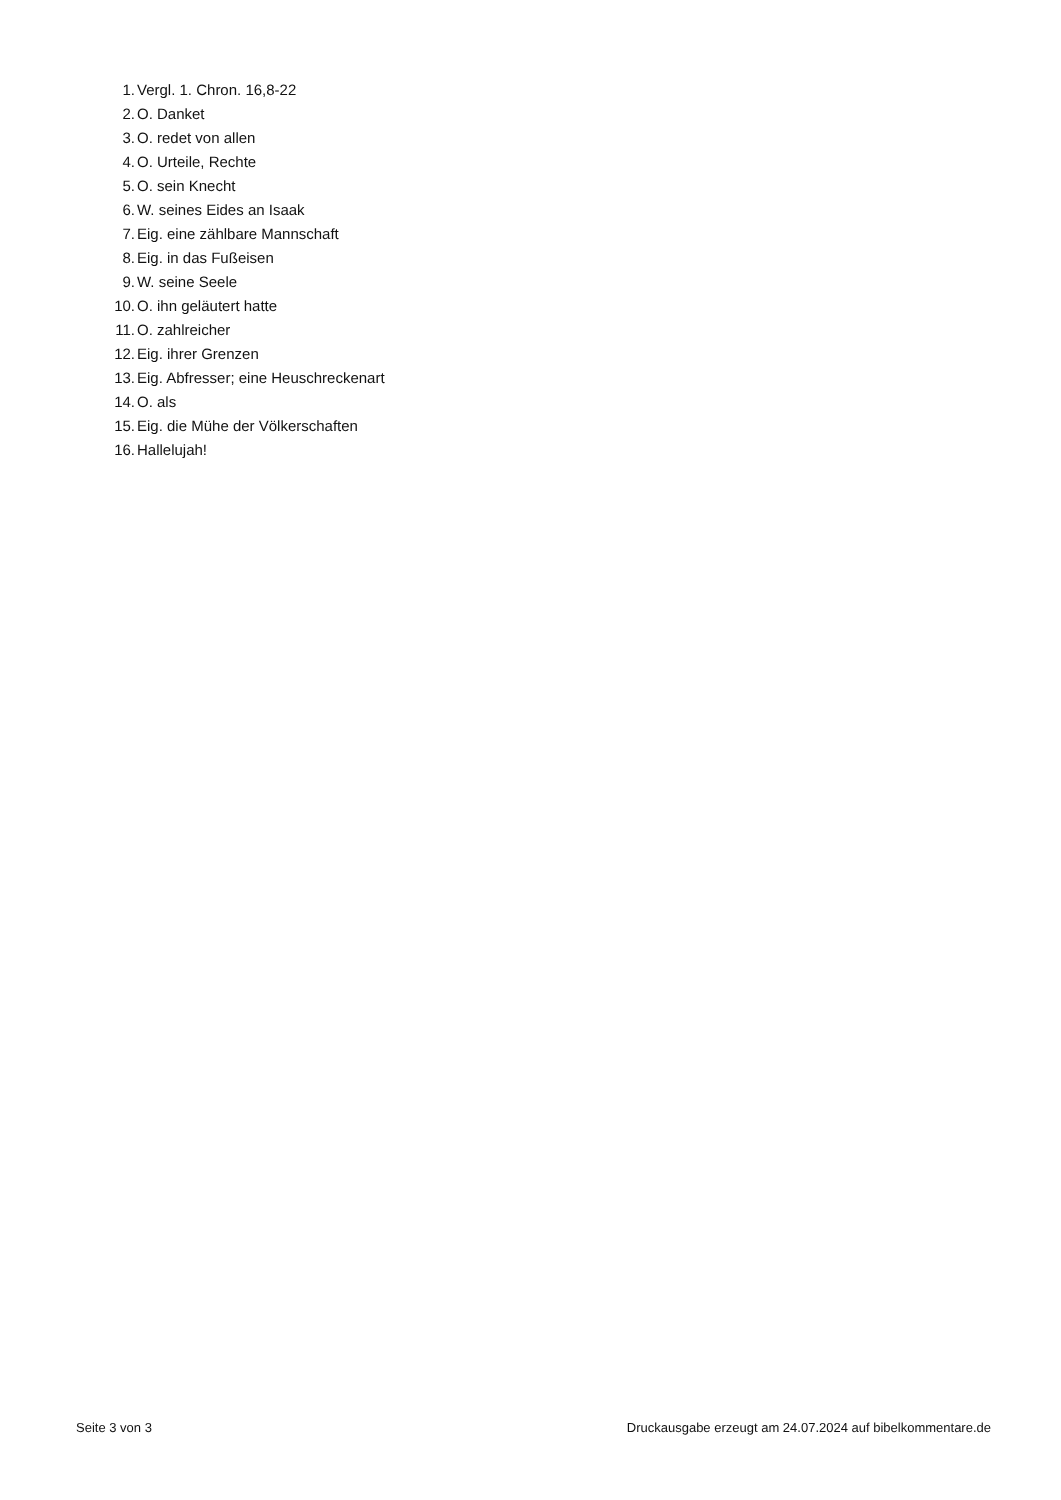1. Vergl. 1. Chron. 16,8-22
2. O. Danket
3. O. redet von allen
4. O. Urteile, Rechte
5. O. sein Knecht
6. W. seines Eides an Isaak
7. Eig. eine zählbare Mannschaft
8. Eig. in das Fußeisen
9. W. seine Seele
10. O. ihn geläutert hatte
11. O. zahlreicher
12. Eig. ihrer Grenzen
13. Eig. Abfresser; eine Heuschreckenart
14. O. als
15. Eig. die Mühe der Völkerschaften
16. Hallelujah!
Seite 3 von 3 Druckausgabe erzeugt am 24.07.2024 auf bibelkommentare.de